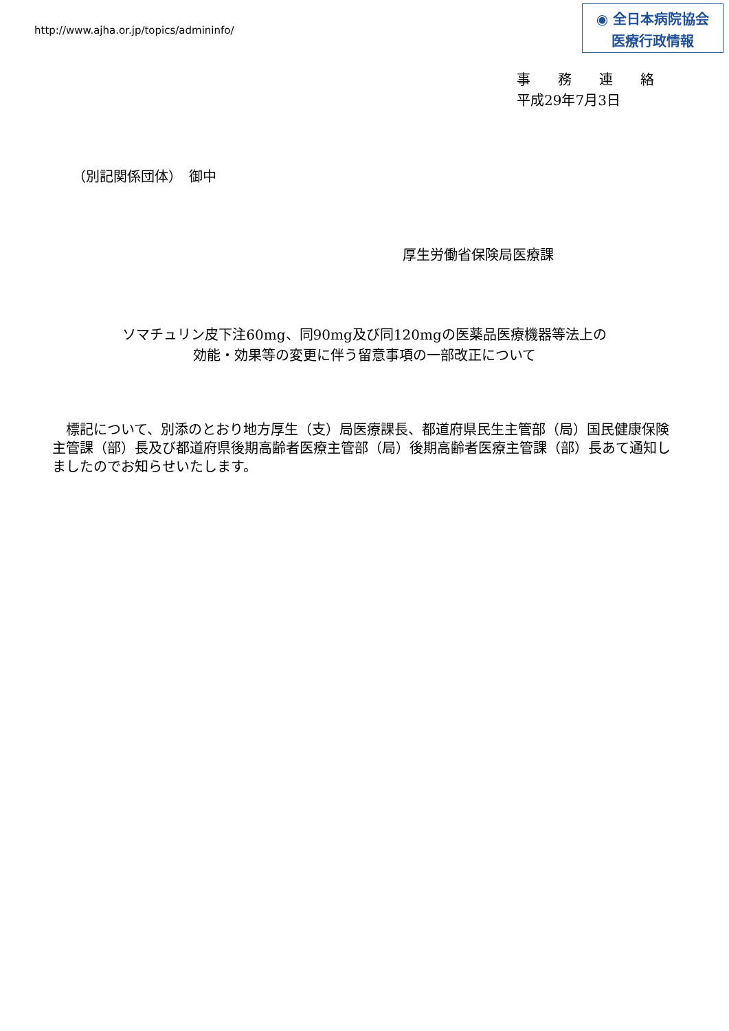http://www.ajha.or.jp/topics/admininfo/
◉ 全日本病院協会
医療行政情報
事　　務　　連　　絡
平成29年7月3日
（別記関係団体）　御中
厚生労働省保険局医療課
ソマチュリン皮下注60mg、同90mg及び同120mgの医薬品医療機器等法上の
効能・効果等の変更に伴う留意事項の一部改正について
　標記について、別添のとおり地方厚生（支）局医療課長、都道府県民生主管部（局）国民健康保険主管課（部）長及び都道府県後期高齢者医療主管部（局）後期高齢者医療主管課（部）長あて通知しましたのでお知らせいたします。